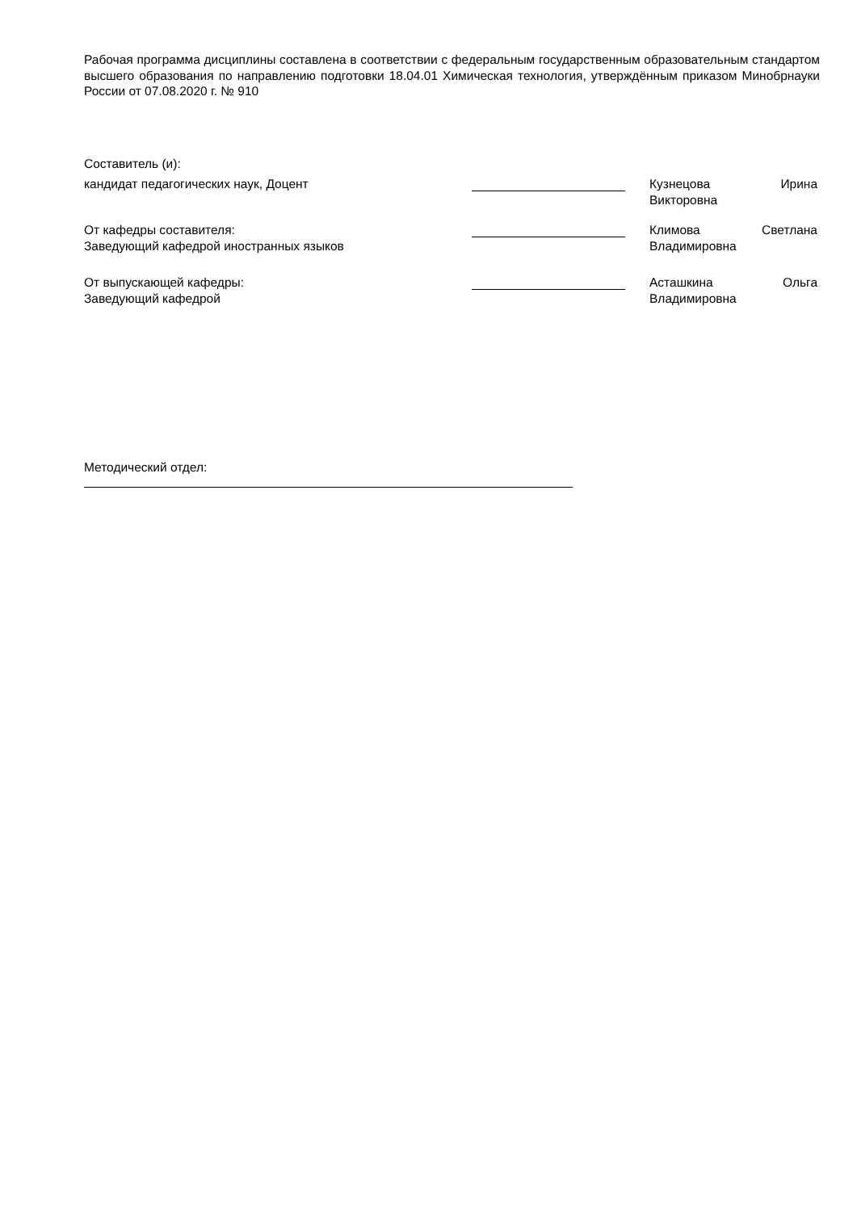Рабочая программа дисциплины составлена в соответствии с федеральным государственным образовательным стандартом высшего образования по направлению подготовки 18.04.01 Химическая технология, утверждённым приказом Минобрнауки России от 07.08.2020 г. № 910
Составитель (и):
кандидат педагогических наук, Доцент Кузнецова Ирина Викторовна
От кафедры составителя:
Заведующий кафедрой иностранных языков
Климова Светлана Владимировна
От выпускающей кафедры:
Заведующий кафедрой
Асташкина Ольга Владимировна
Методический отдел: